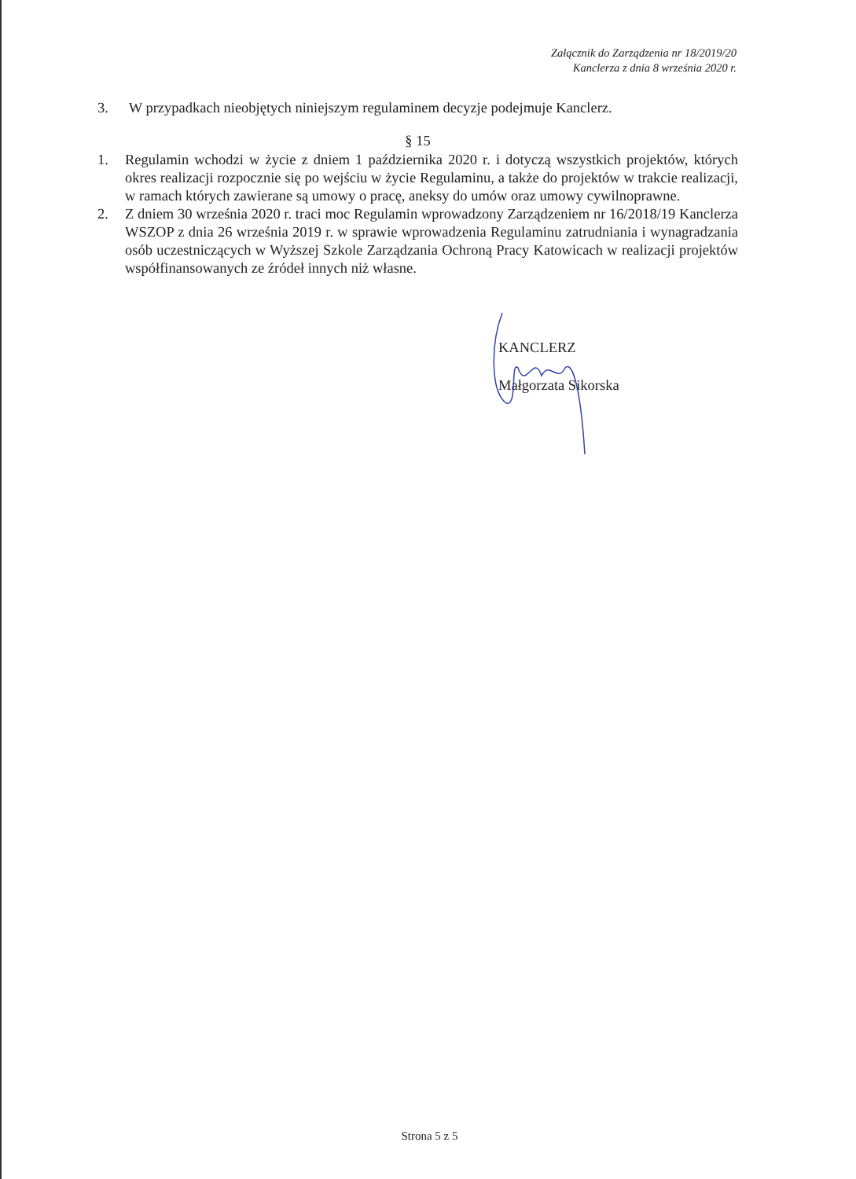Załącznik do Zarządzenia nr 18/2019/20
Kanclerza z dnia 8 września 2020 r.
3. W przypadkach nieobjętych niniejszym regulaminem decyzje podejmuje Kanclerz.
§ 15
1. Regulamin wchodzi w życie z dniem 1 października 2020 r. i dotyczą wszystkich projektów, których okres realizacji rozpocznie się po wejściu w życie Regulaminu, a także do projektów w trakcie realizacji, w ramach których zawierane są umowy o pracę, aneksy do umów oraz umowy cywilnoprawne.
2. Z dniem 30 września 2020 r. traci moc Regulamin wprowadzony Zarządzeniem nr 16/2018/19 Kanclerza WSZOP z dnia 26 września 2019 r. w sprawie wprowadzenia Regulaminu zatrudniania i wynagradzania osób uczestniczących w Wyższej Szkole Zarządzania Ochroną Pracy Katowicach w realizacji projektów współfinansowanych ze źródeł innych niż własne.
KANCLERZ
Małgorzata Sikorska
Strona 5 z 5